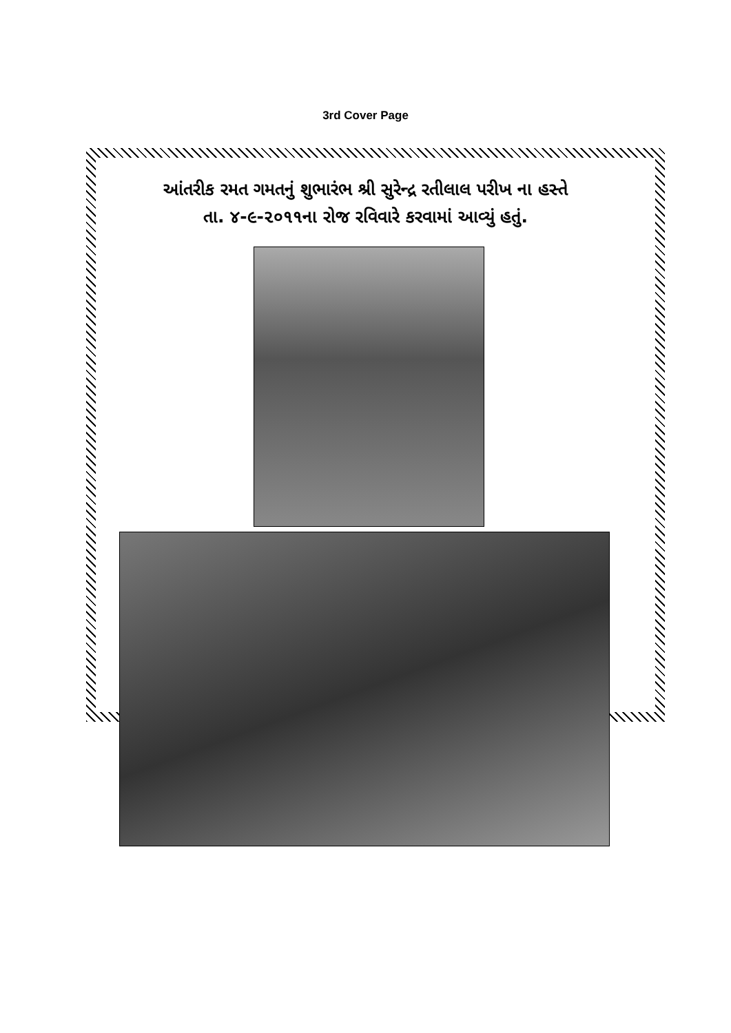3rd Cover Page
આંતરીક રમત ગમતનું શુભારંભ શ્રી સુરેન્દ્ર રતીલાલ પરીખ ના હસ્તે
તા. ૪-૯-૨૦૧૧ના રોજ રવિવારે કરવામાં આવ્યું હતું.